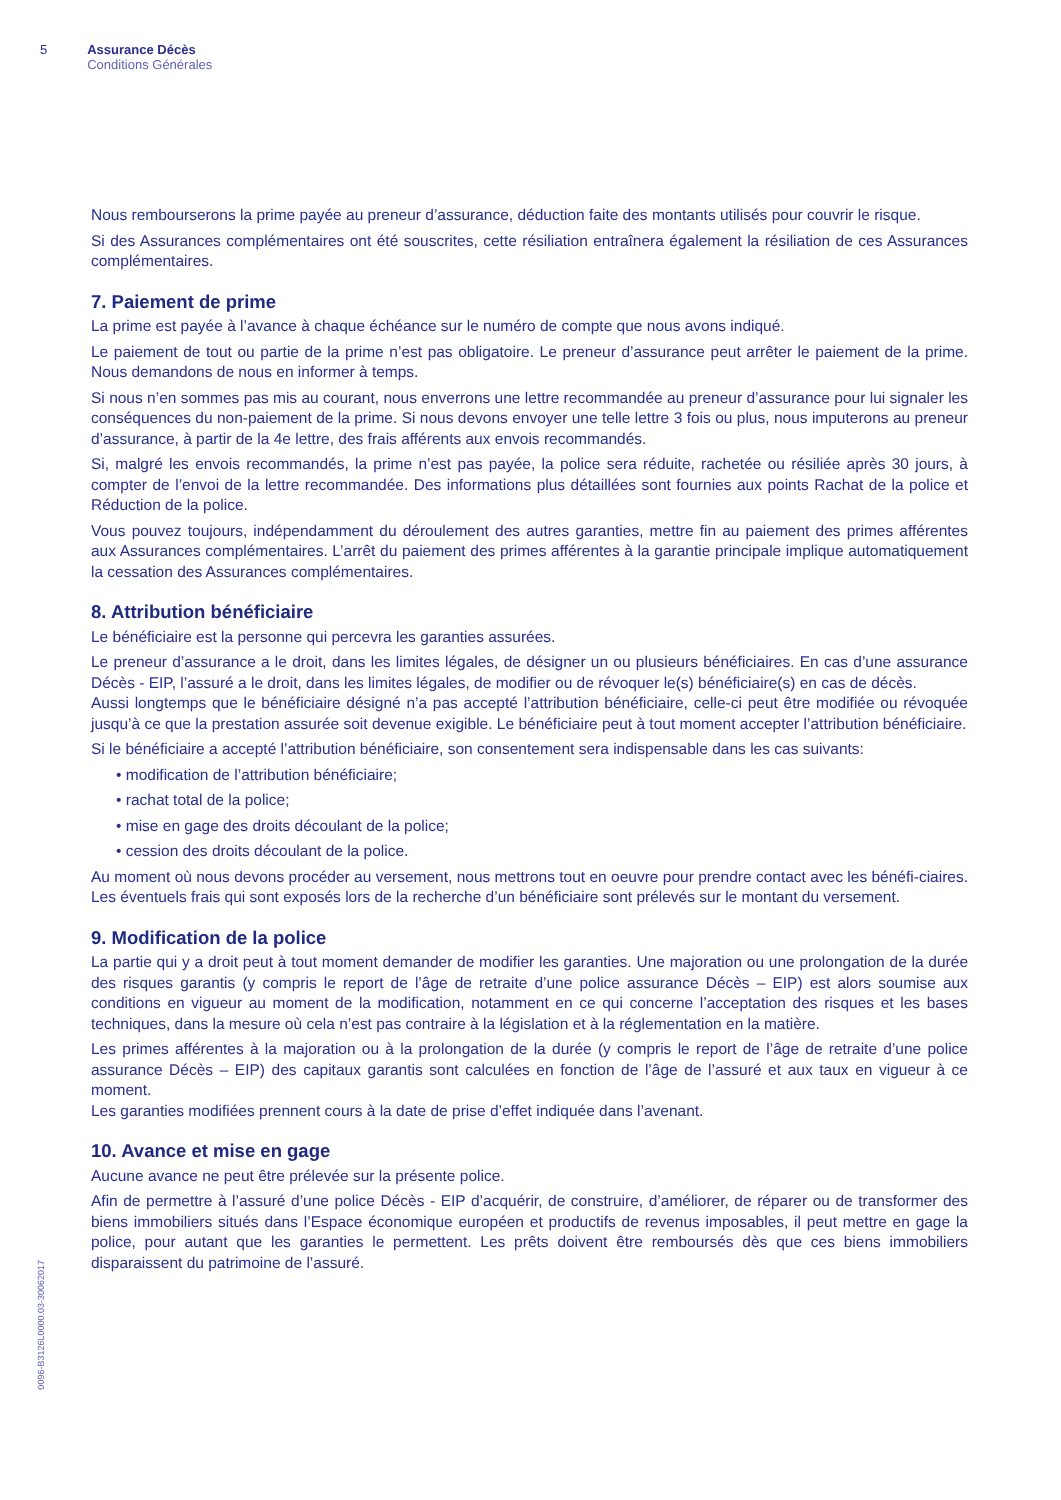5 Assurance Décès
Conditions Générales
0096-B3126L0000.03-30062017
Nous rembourserons la prime payée au preneur d’assurance, déduction faite des montants utilisés pour couvrir le risque.
Si des Assurances complémentaires ont été souscrites, cette résiliation entraînera également la résiliation de ces Assurances complémentaires.
7. Paiement de prime
La prime est payée à l’avance à chaque échéance sur le numéro de compte que nous avons indiqué.
Le paiement de tout ou partie de la prime n’est pas obligatoire. Le preneur d’assurance peut arrêter le paiement de la prime. Nous demandons de nous en informer à temps.
Si nous n’en sommes pas mis au courant, nous enverrons une lettre recommandée au preneur d’assurance pour lui signaler les conséquences du non-paiement de la prime. Si nous devons envoyer une telle lettre 3 fois ou plus, nous imputerons au preneur d’assurance, à partir de la 4e lettre, des frais afférents aux envois recommandés.
Si, malgré les envois recommandés, la prime n’est pas payée, la police sera réduite, rachetée ou résiliée après 30 jours, à compter de l’envoi de la lettre recommandée. Des informations plus détaillées sont fournies aux points Rachat de la police et Réduction de la police.
Vous pouvez toujours, indépendamment du déroulement des autres garanties, mettre fin au paiement des primes afférentes aux Assurances complémentaires. L’arrêt du paiement des primes afférentes à la garantie principale implique automatiquement la cessation des Assurances complémentaires.
8. Attribution bénéficiaire
Le bénéficiaire est la personne qui percevra les garanties assurées.
Le preneur d’assurance a le droit, dans les limites légales, de désigner un ou plusieurs bénéficiaires. En cas d’une assurance Décès - EIP, l’assuré a le droit, dans les limites légales, de modifier ou de révoquer le(s) bénéficiaire(s) en cas de décès.
Aussi longtemps que le bénéficiaire désigné n’a pas accepté l’attribution bénéficiaire, celle-ci peut être modifiée ou révoquée jusqu’à ce que la prestation assurée soit devenue exigible. Le bénéficiaire peut à tout moment accepter l’attribution bénéficiaire.
Si le bénéficiaire a accepté l’attribution bénéficiaire, son consentement sera indispensable dans les cas suivants:
• modification de l’attribution bénéficiaire;
• rachat total de la police;
• mise en gage des droits découlant de la police;
• cession des droits découlant de la police.
Au moment où nous devons procéder au versement, nous mettrons tout en oeuvre pour prendre contact avec les bénéfi-ciaires. Les éventuels frais qui sont exposés lors de la recherche d’un bénéficiaire sont prélevés sur le montant du versement.
9. Modification de la police
La partie qui y a droit peut à tout moment demander de modifier les garanties. Une majoration ou une prolongation de la durée des risques garantis (y compris le report de l’âge de retraite d’une police assurance Décès – EIP) est alors soumise aux conditions en vigueur au moment de la modification, notamment en ce qui concerne l’acceptation des risques et les bases techniques, dans la mesure où cela n’est pas contraire à la législation et à la réglementation en la matière.
Les primes afférentes à la majoration ou à la prolongation de la durée (y compris le report de l’âge de retraite d’une police assurance Décès – EIP) des capitaux garantis sont calculées en fonction de l’âge de l’assuré et aux taux en vigueur à ce moment.
Les garanties modifiées prennent cours à la date de prise d’effet indiquée dans l’avenant.
10. Avance et mise en gage
Aucune avance ne peut être prélevée sur la présente police.
Afin de permettre à l’assuré d’une police Décès - EIP d’acquérir, de construire, d’améliorer, de réparer ou de transformer des biens immobiliers situés dans l’Espace économique européen et productifs de revenus imposables, il peut mettre en gage la police, pour autant que les garanties le permettent. Les prêts doivent être remboursés dès que ces biens immobiliers disparaissent du patrimoine de l’assuré.